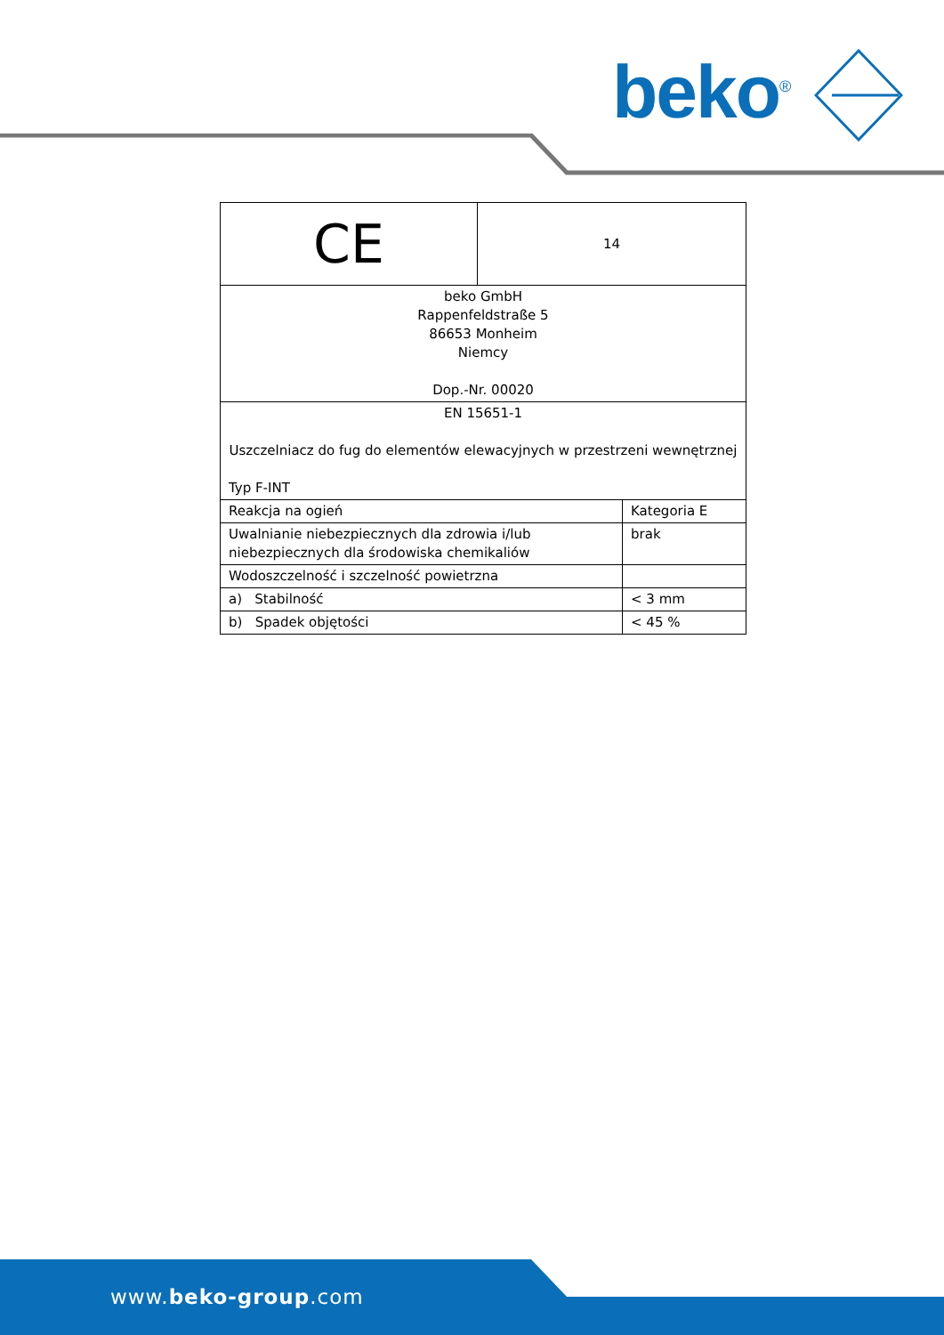beko<sup>®</sup>
| CE | 14 | |
| beko GmbH Rappenfeldstraße 5 86653 Monheim Niemcy Dop.-Nr. 00020 | | |
| EN 15651-1 Uszczelniacz do fug do elementów elewacyjnych w przestrzeni wewnętrznej Typ F-INT | | |
| Reakcja na ogień | | Kategoria E |
| Uwalnianie niebezpiecznych dla zdrowia i/lub niebezpiecznych dla środowiska chemikaliów | | brak |
| Wodoszczelność i szczelność powietrzna | | |
| a) Stabilność | | < 3 mm |
| b) Spadek objętości | | < 45 % |
www.beko-group.com